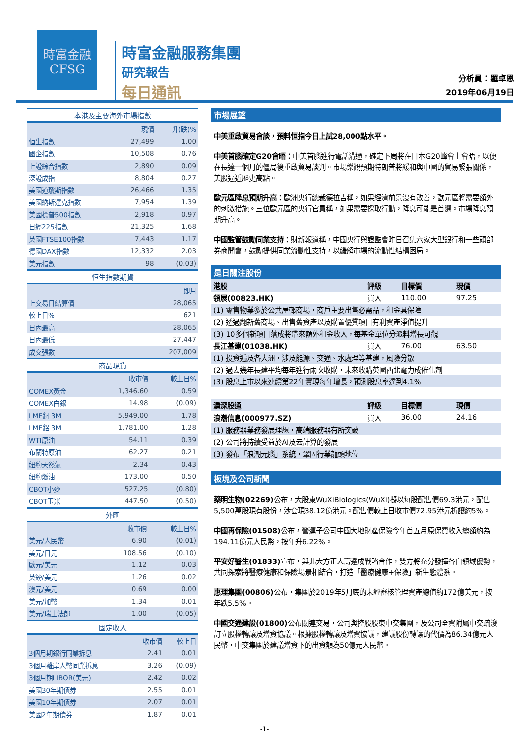時富金融
CFSG
時富金融服務集團
研究報告
每日通訊
分析員：羅卓恩
2019年06月19日
本港及主要海外市場指數
| | 現價 | 升(跌)% |
| --- | --- | --- |
| 恒生指數 | 27,499 | 1.00 |
| 國企指數 | 10,508 | 0.76 |
| 上證綜合指數 | 2,890 | 0.09 |
| 深證成指 | 8,804 | 0.27 |
| 美國道瓊斯指數 | 26,466 | 1.35 |
| 美國納斯達克指數 | 7,954 | 1.39 |
| 美國標普500指數 | 2,918 | 0.97 |
| 日經225指數 | 21,325 | 1.68 |
| 英國FTSE100指數 | 7,443 | 1.17 |
| 德國DAX指數 | 12,332 | 2.03 |
| 美元指數 | 98 | (0.03) |
恒生指數期貨
| | 即月 |
| --- | --- |
| 上交易日結算價 | 28,065 |
| 較上日% | 621 |
| 日內最高 | 28,065 |
| 日內最低 | 27,447 |
| 成交張數 | 207,009 |
商品現貨
| | 收市價 | 較上日% |
| --- | --- | --- |
| COMEX黃金 | 1,346.60 | 0.59 |
| COMEX白銀 | 14.98 | (0.09) |
| LME銅 3M | 5,949.00 | 1.78 |
| LME鋁 3M | 1,781.00 | 1.28 |
| WTI原油 | 54.11 | 0.39 |
| 布蘭特原油 | 62.27 | 0.21 |
| 紐約天然氣 | 2.34 | 0.43 |
| 紐約燃油 | 173.00 | 0.50 |
| CBOT小麥 | 527.25 | (0.80) |
| CBOT玉米 | 447.50 | (0.50) |
外匯
| | 收市價 | 較上日% |
| --- | --- | --- |
| 美元/人民幣 | 6.90 | (0.01) |
| 美元/日元 | 108.56 | (0.10) |
| 歐元/美元 | 1.12 | 0.03 |
| 英鎊/美元 | 1.26 | 0.02 |
| 澳元/美元 | 0.69 | 0.00 |
| 美元/加幣 | 1.34 | 0.01 |
| 美元/瑞士法郎 | 1.00 | (0.05) |
固定收入
| | 收市價 | 較上日 |
| --- | --- | --- |
| 3個月期銀行同業拆息 | 2.41 | 0.01 |
| 3個月離岸人幣同業拆息 | 3.26 | (0.09) |
| 3個月期LIBOR(美元) | 2.42 | 0.02 |
| 美國30年期債券 | 2.55 | 0.01 |
| 美國10年期債券 | 2.07 | 0.01 |
| 美國2年期債券 | 1.87 | 0.01 |
市場展望
中美重啟貿易會談，預料恒指今日上試28,000點水平。
中美首腦確定G20會晤：中美首腦進行電話溝通，確定下周將在日本G20峰會上會晤，以便在長達一個月的僵局後重啟貿易談判。市場樂觀預期特朗普將緩和與中國的貿易緊張關係，美股逼近歷史高點。
歐元區降息預期升高：歐洲央行總裁德拉吉稱，如果經濟前景沒有改善，歐元區將需要額外的刺激措施。三位歐元區的央行官員稱，如果需要採取行動，降息可能是首選。市場降息預期升高。
中國監管鼓勵同業支持：財新報道稱，中國央行與證監會昨日召集六家大型銀行和一些頭部券商開會，鼓勵提供同業流動性支持，以緩解市場的流動性結構困局。
是日關注股份
| 港股 | 評級 | 目標價 | 現價 |
| --- | --- | --- | --- |
| 領展(00823.HK) | 買入 | 110.00 | 97.25 |
| (1) 零售物業多於公共屋邨商場，商戶主要出售必需品，租金具保障 | | | |
| (2) 透過翻新舊商場、出售舊資產以及購置優質項目有利資產淨值提升 | | | |
| (3) 10多個新項目落成將帶來額外租金收入，每基金單位分派料增長可觀 | | | |
| 長江基建(01038.HK) | 買入 | 76.00 | 63.50 |
| (1) 投資遍及各大洲，涉及能源、交通、水處理等基建，風險分散 | | | |
| (2) 過去幾年長建平均每年進行兩次收購，未來收購英國西北電力成催化劑 | | | |
| (3) 股息上市以來連續第22年實現每年增長，預測股息率達到4.1% | | | |
| 滬深股通 | 評級 | 目標價 | 現價 |
| 浪潮信息(000977.SZ) | 買入 | 36.00 | 24.16 |
| (1) 服務器業務發展理想，高端服務器有所突破 | | | |
| (2) 公司將持續受益於AI及云計算的發展 | | | |
| (3) 發布「浪潮元腦」系統，鞏固行業龍頭地位 | | | |
板塊及公司新聞
藥明生物(02269) 公布，大股東WuXiBiologics(WuXi)擬以每股配售價69.3港元，配售5,500萬股現有股份，涉套現38.12億港元。配售價較上日收市價72.95港元折讓約5%。
中國再保險(01508) 公布，營運子公司中國大地財產保險今年首五月原保費收入總額約為194.11億元人民幣，按年升6.22%。
平安好醫生(01833) 宣布，與北大方正人壽達成戰略合作，雙方將充分發揮各自領域優勢，共同探索將醫療健康和保險場景相結合，打造「醫療健康+保險」新生態體系。
惠理集團(00806) 公布，集團於2019年5月底的未經審核管理資產總值約172億美元，按年跌5.5%。
中國交通建設(01800) 公布關連交易，公司與控股股東中交集團，及公司全資附屬中交疏浚訂立股權轉讓及增資協議。根據股權轉讓及增資協議，建議股份轉讓的代價為86.34億元人民幣，中交集團於建議增資下的出資額為50億元人民幣。
-1-